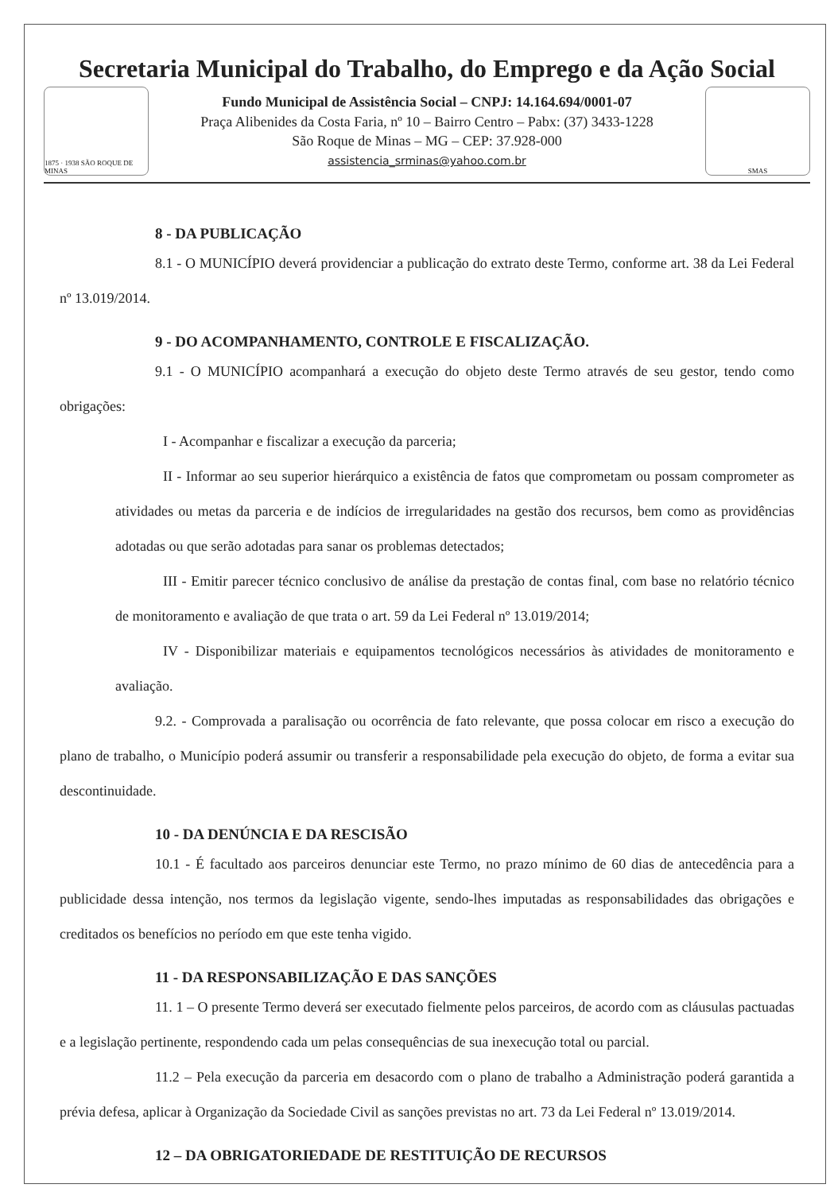Secretaria Municipal do Trabalho, do Emprego e da Ação Social
1875 · 1938 SÃO ROQUE DE MINAS
Fundo Municipal de Assistência Social – CNPJ: 14.164.694/0001-07
Praça Alibenides da Costa Faria, nº 10 – Bairro Centro – Pabx: (37) 3433-1228
São Roque de Minas – MG – CEP: 37.928-000
assistencia_srminas@yahoo.com.br
SMAS
8 - DA PUBLICAÇÃO
8.1 - O MUNICÍPIO deverá providenciar a publicação do extrato deste Termo, conforme art. 38 da Lei Federal nº 13.019/2014.
9 - DO ACOMPANHAMENTO, CONTROLE E FISCALIZAÇÃO.
9.1 - O MUNICÍPIO acompanhará a execução do objeto deste Termo através de seu gestor, tendo como obrigações:
I - Acompanhar e fiscalizar a execução da parceria;
II - Informar ao seu superior hierárquico a existência de fatos que comprometam ou possam comprometer as atividades ou metas da parceria e de indícios de irregularidades na gestão dos recursos, bem como as providências adotadas ou que serão adotadas para sanar os problemas detectados;
III - Emitir parecer técnico conclusivo de análise da prestação de contas final, com base no relatório técnico de monitoramento e avaliação de que trata o art. 59 da Lei Federal nº 13.019/2014;
IV - Disponibilizar materiais e equipamentos tecnológicos necessários às atividades de monitoramento e avaliação.
9.2. - Comprovada a paralisação ou ocorrência de fato relevante, que possa colocar em risco a execução do plano de trabalho, o Município poderá assumir ou transferir a responsabilidade pela execução do objeto, de forma a evitar sua descontinuidade.
10 - DA DENÚNCIA E DA RESCISÃO
10.1 - É facultado aos parceiros denunciar este Termo, no prazo mínimo de 60 dias de antecedência para a publicidade dessa intenção, nos termos da legislação vigente, sendo-lhes imputadas as responsabilidades das obrigações e creditados os benefícios no período em que este tenha vigido.
11 - DA RESPONSABILIZAÇÃO E DAS SANÇÕES
11. 1 – O presente Termo deverá ser executado fielmente pelos parceiros, de acordo com as cláusulas pactuadas e a legislação pertinente, respondendo cada um pelas consequências de sua inexecução total ou parcial.
11.2 – Pela execução da parceria em desacordo com o plano de trabalho a Administração poderá garantida a prévia defesa, aplicar à Organização da Sociedade Civil as sanções previstas no art. 73 da Lei Federal nº 13.019/2014.
12 – DA OBRIGATORIEDADE DE RESTITUIÇÃO DE RECURSOS